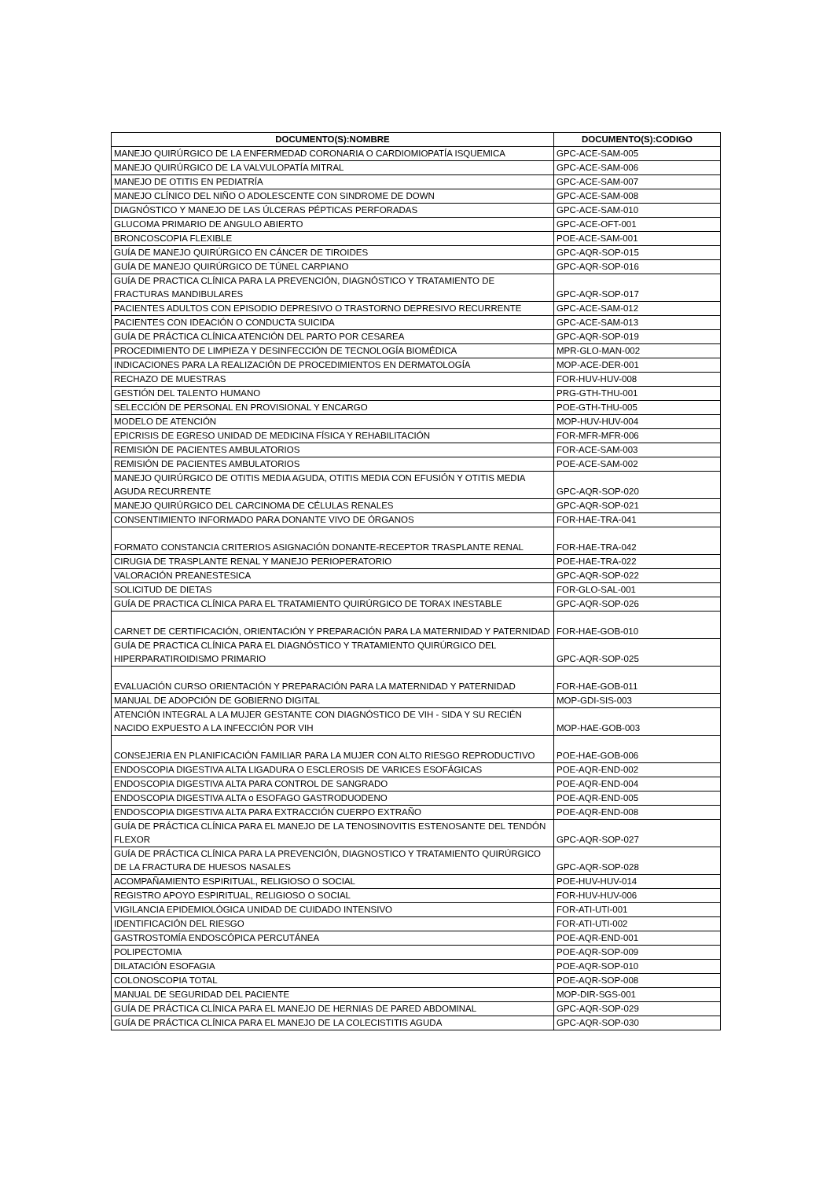| DOCUMENTO(S):NOMBRE | DOCUMENTO(S):CODIGO |
| --- | --- |
| MANEJO QUIRÚRGICO DE LA ENFERMEDAD CORONARIA O CARDIOMIOPATÍA ISQUEMICA | GPC-ACE-SAM-005 |
| MANEJO QUIRÚRGICO DE LA VALVULOPATÍA MITRAL | GPC-ACE-SAM-006 |
| MANEJO DE OTITIS EN PEDIATRÍA | GPC-ACE-SAM-007 |
| MANEJO CLÍNICO DEL NIÑO O ADOLESCENTE CON SINDROME DE DOWN | GPC-ACE-SAM-008 |
| DIAGNÓSTICO Y MANEJO DE LAS ÚLCERAS PÉPTICAS PERFORADAS | GPC-ACE-SAM-010 |
| GLUCOMA PRIMARIO DE ANGULO ABIERTO | GPC-ACE-OFT-001 |
| BRONCOSCOPIA FLEXIBLE | POE-ACE-SAM-001 |
| GUÍA DE MANEJO QUIRÚRGICO EN CÁNCER DE TIROIDES | GPC-AQR-SOP-015 |
| GUÍA DE MANEJO QUIRÚRGICO DE TÚNEL CARPIANO | GPC-AQR-SOP-016 |
| GUÍA DE PRACTICA CLÍNICA PARA LA PREVENCIÓN, DIAGNÓSTICO Y TRATAMIENTO DE FRACTURAS MANDIBULARES | GPC-AQR-SOP-017 |
| PACIENTES ADULTOS CON EPISODIO DEPRESIVO O TRASTORNO DEPRESIVO RECURRENTE | GPC-ACE-SAM-012 |
| PACIENTES CON IDEACIÓN O CONDUCTA SUICIDA | GPC-ACE-SAM-013 |
| GUÍA DE PRÁCTICA CLÍNICA ATENCIÓN DEL PARTO POR CESAREA | GPC-AQR-SOP-019 |
| PROCEDIMIENTO DE LIMPIEZA Y DESINFECCIÓN DE TECNOLOGÍA BIOMÉDICA | MPR-GLO-MAN-002 |
| INDICACIONES PARA LA REALIZACIÓN DE PROCEDIMIENTOS EN DERMATOLOGÍA | MOP-ACE-DER-001 |
| RECHAZO DE MUESTRAS | FOR-HUV-HUV-008 |
| GESTIÓN DEL TALENTO HUMANO | PRG-GTH-THU-001 |
| SELECCIÓN DE PERSONAL EN PROVISIONAL Y ENCARGO | POE-GTH-THU-005 |
| MODELO DE ATENCIÓN | MOP-HUV-HUV-004 |
| EPICRISIS DE EGRESO UNIDAD DE MEDICINA FÍSICA Y REHABILITACIÓN | FOR-MFR-MFR-006 |
| REMISIÓN DE PACIENTES AMBULATORIOS | FOR-ACE-SAM-003 |
| REMISIÓN DE PACIENTES AMBULATORIOS | POE-ACE-SAM-002 |
| MANEJO QUIRÚRGICO DE OTITIS MEDIA AGUDA, OTITIS MEDIA CON EFUSIÓN Y OTITIS MEDIA AGUDA RECURRENTE | GPC-AQR-SOP-020 |
| MANEJO QUIRÚRGICO DEL CARCINOMA DE CÉLULAS RENALES | GPC-AQR-SOP-021 |
| CONSENTIMIENTO INFORMADO PARA DONANTE VIVO DE ÓRGANOS | FOR-HAE-TRA-041 |
| FORMATO CONSTANCIA CRITERIOS ASIGNACIÓN DONANTE-RECEPTOR TRASPLANTE RENAL | FOR-HAE-TRA-042 |
| CIRUGIA DE TRASPLANTE RENAL Y MANEJO PERIOPERATORIO | POE-HAE-TRA-022 |
| VALORACIÓN PREANESTESICA | GPC-AQR-SOP-022 |
| SOLICITUD DE DIETAS | FOR-GLO-SAL-001 |
| GUÍA DE PRACTICA CLÍNICA PARA EL TRATAMIENTO QUIRÚRGICO DE TORAX INESTABLE | GPC-AQR-SOP-026 |
| CARNET DE CERTIFICACIÓN, ORIENTACIÓN Y PREPARACIÓN PARA LA MATERNIDAD Y PATERNIDAD | FOR-HAE-GOB-010 |
| GUÍA DE PRACTICA CLÍNICA PARA EL DIAGNÓSTICO Y TRATAMIENTO QUIRÚRGICO DEL HIPERPARATIROIDISMO PRIMARIO | GPC-AQR-SOP-025 |
| EVALUACIÓN CURSO ORIENTACIÓN Y PREPARACIÓN PARA LA MATERNIDAD Y PATERNIDAD | FOR-HAE-GOB-011 |
| MANUAL DE ADOPCIÓN DE GOBIERNO DIGITAL | MOP-GDI-SIS-003 |
| ATENCIÓN INTEGRAL A LA MUJER GESTANTE CON DIAGNÓSTICO DE VIH - SIDA Y SU RECIÉN NACIDO EXPUESTO A LA INFECCIÓN POR VIH | MOP-HAE-GOB-003 |
| CONSEJERIA EN PLANIFICACIÓN FAMILIAR PARA LA MUJER CON ALTO RIESGO REPRODUCTIVO | POE-HAE-GOB-006 |
| ENDOSCOPIA DIGESTIVA ALTA LIGADURA O ESCLEROSIS DE VARICES ESOFÁGICAS | POE-AQR-END-002 |
| ENDOSCOPIA DIGESTIVA ALTA PARA CONTROL DE SANGRADO | POE-AQR-END-004 |
| ENDOSCOPIA DIGESTIVA ALTA o ESOFAGO GASTRODUODENO | POE-AQR-END-005 |
| ENDOSCOPIA DIGESTIVA ALTA PARA EXTRACCIÓN CUERPO EXTRAÑO | POE-AQR-END-008 |
| GUÍA DE PRÁCTICA CLÍNICA PARA EL MANEJO DE LA TENOSINOVITIS ESTENOSANTE DEL TENDÓN FLEXOR | GPC-AQR-SOP-027 |
| GUÍA DE PRÁCTICA CLÍNICA PARA LA PREVENCIÓN, DIAGNOSTICO Y TRATAMIENTO QUIRÚRGICO DE LA FRACTURA DE HUESOS NASALES | GPC-AQR-SOP-028 |
| ACOMPAÑAMIENTO ESPIRITUAL, RELIGIOSO O SOCIAL | POE-HUV-HUV-014 |
| REGISTRO APOYO ESPIRITUAL, RELIGIOSO O SOCIAL | FOR-HUV-HUV-006 |
| VIGILANCIA EPIDEMIOLÓGICA UNIDAD DE CUIDADO INTENSIVO | FOR-ATI-UTI-001 |
| IDENTIFICACIÓN DEL RIESGO | FOR-ATI-UTI-002 |
| GASTROSTOMÍA ENDOSCÓPICA PERCUTÁNEA | POE-AQR-END-001 |
| POLIPECTOMIA | POE-AQR-SOP-009 |
| DILATACIÓN ESOFAGIA | POE-AQR-SOP-010 |
| COLONOSCOPIA TOTAL | POE-AQR-SOP-008 |
| MANUAL DE SEGURIDAD DEL PACIENTE | MOP-DIR-SGS-001 |
| GUÍA DE PRÁCTICA CLÍNICA PARA EL MANEJO DE HERNIAS DE PARED ABDOMINAL | GPC-AQR-SOP-029 |
| GUÍA DE PRÁCTICA CLÍNICA PARA EL MANEJO DE LA COLECISTITIS AGUDA | GPC-AQR-SOP-030 |